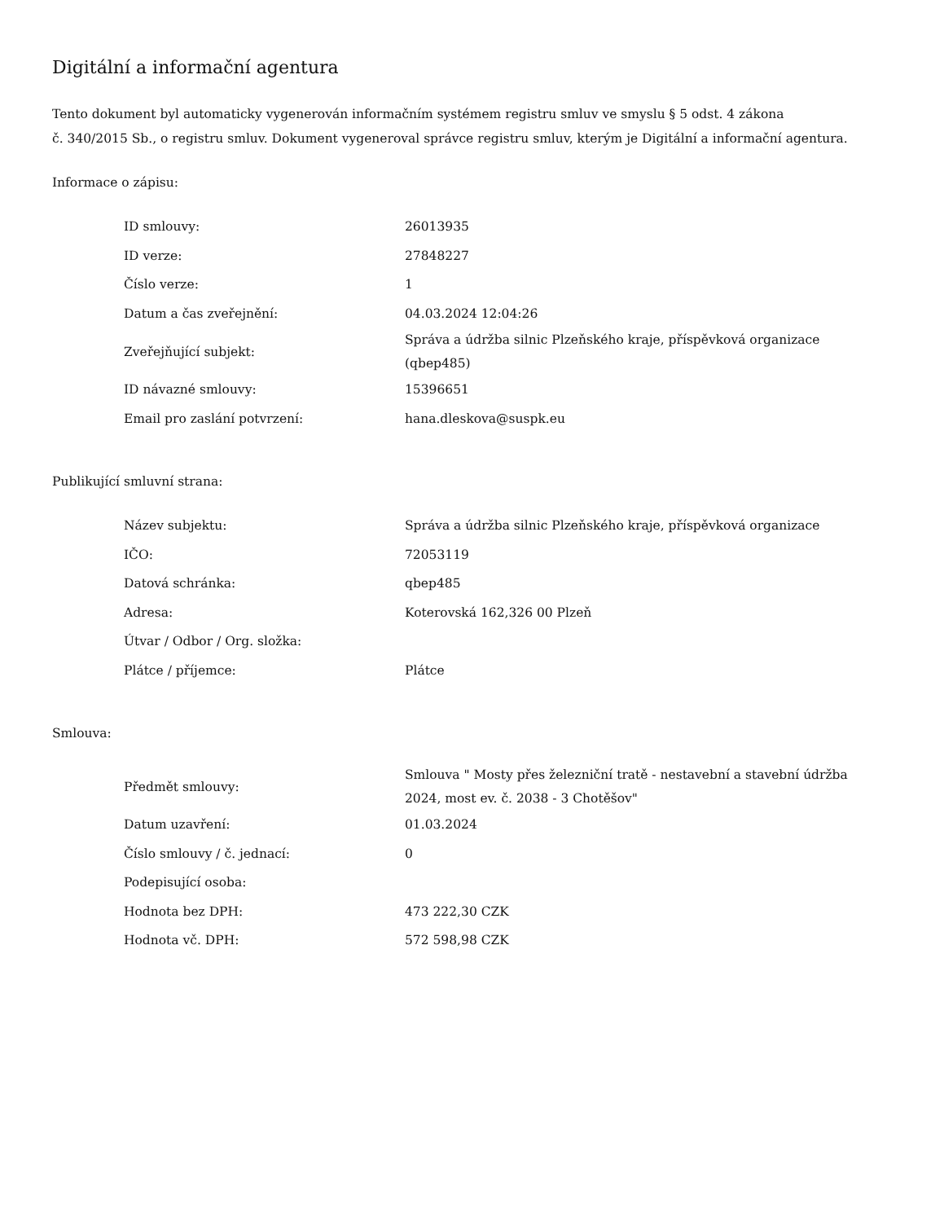Digitální a informační agentura
Tento dokument byl automaticky vygenerován informačním systémem registru smluv ve smyslu § 5 odst. 4 zákona
č. 340/2015 Sb., o registru smluv. Dokument vygeneroval správce registru smluv, kterým je Digitální a informační agentura.
Informace o zápisu:
| ID smlouvy: | 26013935 |
| ID verze: | 27848227 |
| Číslo verze: | 1 |
| Datum a čas zveřejnění: | 04.03.2024 12:04:26 |
| Zveřejňující subjekt: | Správa a údržba silnic Plzeňského kraje, příspěvková organizace (qbep485) |
| ID návazné smlouvy: | 15396651 |
| Email pro zaslání potvrzení: | hana.dleskova@suspk.eu |
Publikující smluvní strana:
| Název subjektu: | Správa a údržba silnic Plzeňského kraje, příspěvková organizace |
| IČO: | 72053119 |
| Datová schránka: | qbep485 |
| Adresa: | Koterovská 162,326 00 Plzeň |
| Útvar / Odbor / Org. složka: | |
| Plátce / příjemce: | Plátce |
Smlouva:
| Předmět smlouvy: | Smlouva " Mosty přes železniční tratě - nestavební a stavební údržba 2024, most ev. č. 2038 - 3 Chotěšov" |
| Datum uzavření: | 01.03.2024 |
| Číslo smlouvy / č. jednací: | 0 |
| Podepisující osoba: | |
| Hodnota bez DPH: | 473 222,30 CZK |
| Hodnota vč. DPH: | 572 598,98 CZK |